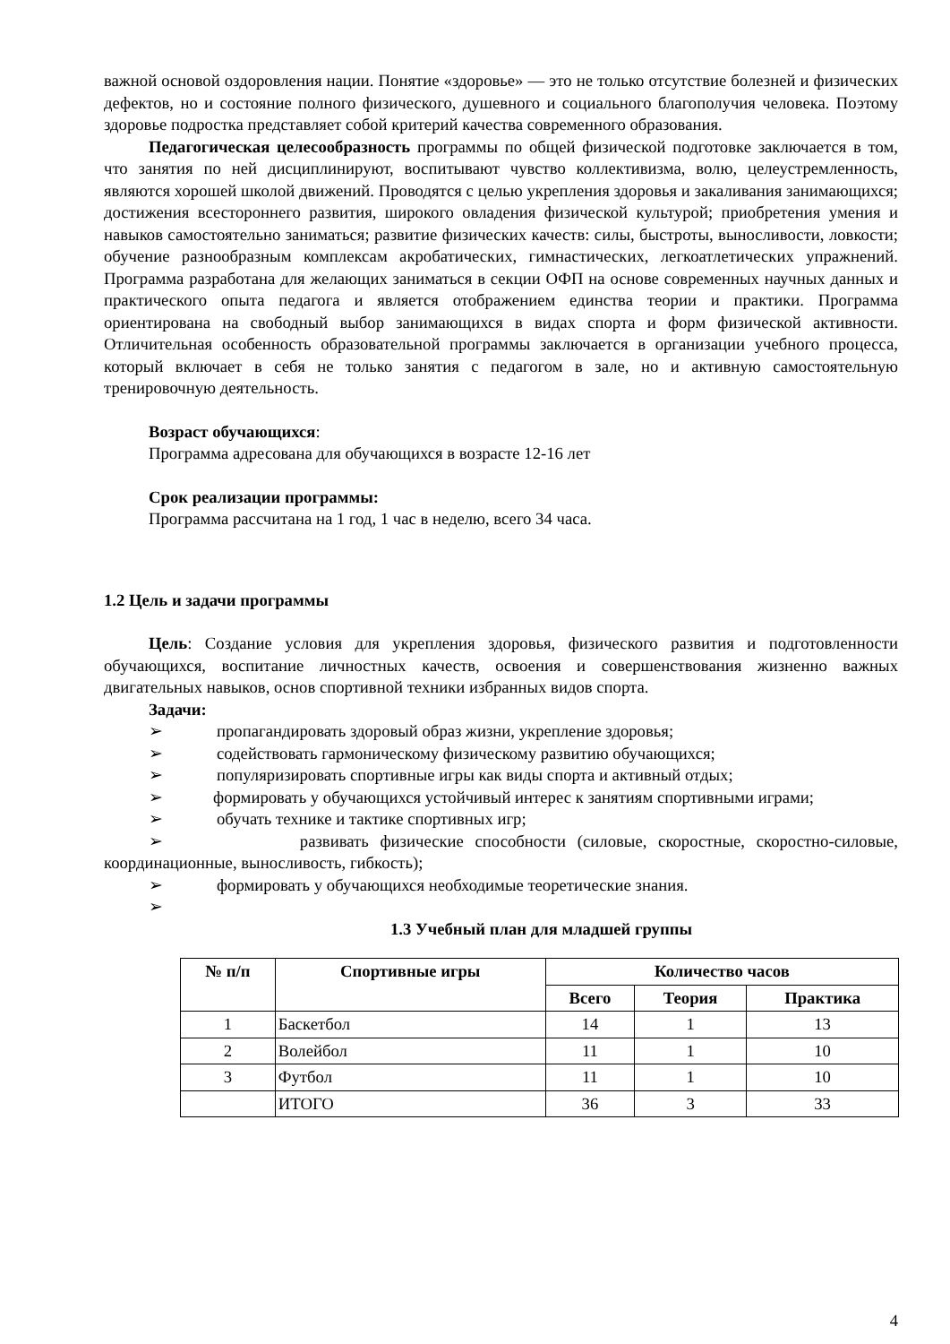важной основой оздоровления нации. Понятие «здоровье» — это не только отсутствие болезней и физических дефектов, но и состояние полного физического, душевного и социального благополучия человека. Поэтому здоровье подростка представляет собой критерий качества современного образования.
Педагогическая целесообразность программы по общей физической подготовке заключается в том, что занятия по ней дисциплинируют, воспитывают чувство коллективизма, волю, целеустремленность, являются хорошей школой движений. Проводятся с целью укрепления здоровья и закаливания занимающихся; достижения всестороннего развития, широкого овладения физической культурой; приобретения умения и навыков самостоятельно заниматься; развитие физических качеств: силы, быстроты, выносливости, ловкости; обучение разнообразным комплексам акробатических, гимнастических, легкоатлетических упражнений. Программа разработана для желающих заниматься в секции ОФП на основе современных научных данных и практического опыта педагога и является отображением единства теории и практики. Программа ориентирована на свободный выбор занимающихся в видах спорта и форм физической активности. Отличительная особенность образовательной программы заключается в организации учебного процесса, который включает в себя не только занятия с педагогом в зале, но и активную самостоятельную тренировочную деятельность.
Возраст обучающихся:
Программа адресована для обучающихся в возрасте 12-16 лет
Срок реализации программы:
Программа рассчитана на 1 год, 1 час в неделю, всего 34 часа.
1.2 Цель и задачи программы
Цель: Создание условия для укрепления здоровья, физического развития и подготовленности обучающихся, воспитание личностных качеств, освоения и совершенствования жизненно важных двигательных навыков, основ спортивной техники избранных видов спорта.
Задачи:
➢ пропагандировать здоровый образ жизни, укрепление здоровья;
➢ содействовать гармоническому физическому развитию обучающихся;
➢ популяризировать спортивные игры как виды спорта и активный отдых;
➢ формировать у обучающихся устойчивый интерес к занятиям спортивными играми;
➢ обучать технике и тактике спортивных игр;
➢ развивать физические способности (силовые, скоростные, скоростно-силовые, координационные, выносливость, гибкость);
➢ формировать у обучающихся необходимые теоретические знания.
➢
1.3 Учебный план для младшей группы
| № п/п | Спортивные игры | Количество часов | | |
| --- | --- | --- | --- | --- |
| | | Всего | Теория | Практика |
| 1 | Баскетбол | 14 | 1 | 13 |
| 2 | Волейбол | 11 | 1 | 10 |
| 3 | Футбол | 11 | 1 | 10 |
| | ИТОГО | 36 | 3 | 33 |
4